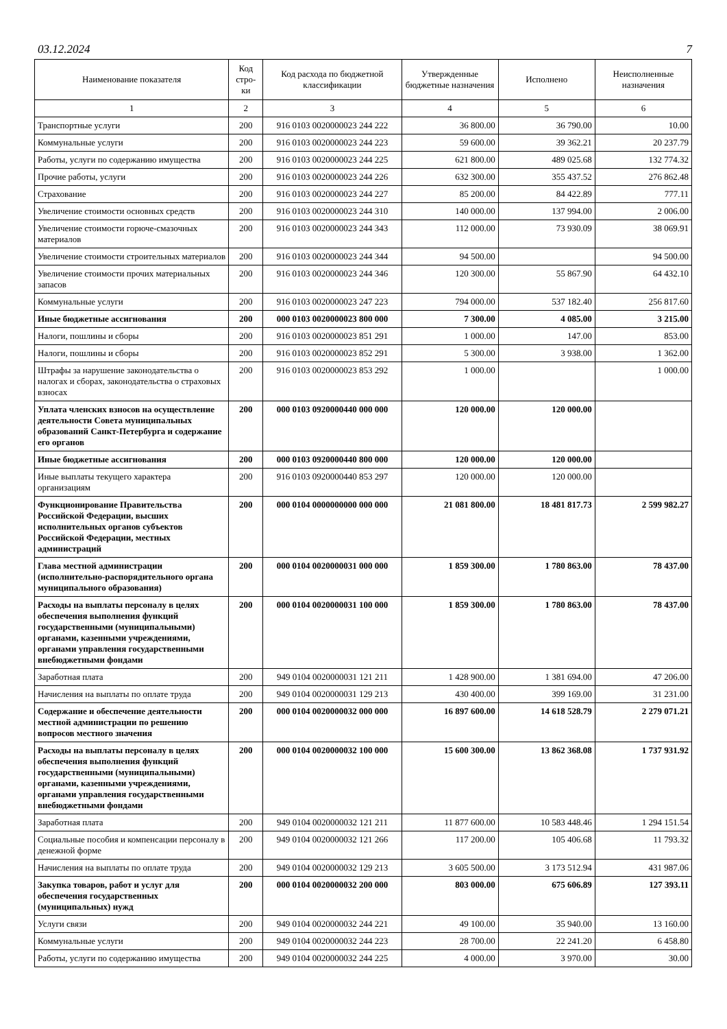03.12.2024 7
| Наименование показателя | Код стро-ки | Код расхода по бюджетной классификации | Утвержденные бюджетные назначения | Исполнено | Неисполненные назначения |
| --- | --- | --- | --- | --- | --- |
| 1 | 2 | 3 | 4 | 5 | 6 |
| Транспортные услуги | 200 | 916 0103 0020000023 244 222 | 36 800.00 | 36 790.00 | 10.00 |
| Коммунальные услуги | 200 | 916 0103 0020000023 244 223 | 59 600.00 | 39 362.21 | 20 237.79 |
| Работы, услуги по содержанию имущества | 200 | 916 0103 0020000023 244 225 | 621 800.00 | 489 025.68 | 132 774.32 |
| Прочие работы, услуги | 200 | 916 0103 0020000023 244 226 | 632 300.00 | 355 437.52 | 276 862.48 |
| Страхование | 200 | 916 0103 0020000023 244 227 | 85 200.00 | 84 422.89 | 777.11 |
| Увеличение стоимости основных средств | 200 | 916 0103 0020000023 244 310 | 140 000.00 | 137 994.00 | 2 006.00 |
| Увеличение стоимости горюче-смазочных материалов | 200 | 916 0103 0020000023 244 343 | 112 000.00 | 73 930.09 | 38 069.91 |
| Увеличение стоимости строительных материалов | 200 | 916 0103 0020000023 244 344 | 94 500.00 | | 94 500.00 |
| Увеличение стоимости прочих материальных запасов | 200 | 916 0103 0020000023 244 346 | 120 300.00 | 55 867.90 | 64 432.10 |
| Коммунальные услуги | 200 | 916 0103 0020000023 247 223 | 794 000.00 | 537 182.40 | 256 817.60 |
| Иные бюджетные ассигнования | 200 | 000 0103 0020000023 800 000 | 7 300.00 | 4 085.00 | 3 215.00 |
| Налоги, пошлины и сборы | 200 | 916 0103 0020000023 851 291 | 1 000.00 | 147.00 | 853.00 |
| Налоги, пошлины и сборы | 200 | 916 0103 0020000023 852 291 | 5 300.00 | 3 938.00 | 1 362.00 |
| Штрафы за нарушение законодательства о налогах и сборах, законодательства о страховых взносах | 200 | 916 0103 0020000023 853 292 | 1 000.00 | | 1 000.00 |
| Уплата членских взносов на осуществление деятельности Совета муниципальных образований Санкт-Петербурга и содержание его органов | 200 | 000 0103 0920000440 000 000 | 120 000.00 | 120 000.00 | |
| Иные бюджетные ассигнования | 200 | 000 0103 0920000440 800 000 | 120 000.00 | 120 000.00 | |
| Иные выплаты текущего характера организациям | 200 | 916 0103 0920000440 853 297 | 120 000.00 | 120 000.00 | |
| Функционирование Правительства Российской Федерации, высших исполнительных органов субъектов Российской Федерации, местных администраций | 200 | 000 0104 0000000000 000 000 | 21 081 800.00 | 18 481 817.73 | 2 599 982.27 |
| Глава местной администрации (исполнительно-распорядительного органа муниципального образования) | 200 | 000 0104 0020000031 000 000 | 1 859 300.00 | 1 780 863.00 | 78 437.00 |
| Расходы на выплаты персоналу в целях обеспечения выполнения функций государственными (муниципальными) органами, казенными учреждениями, органами управления государственными внебюджетными фондами | 200 | 000 0104 0020000031 100 000 | 1 859 300.00 | 1 780 863.00 | 78 437.00 |
| Заработная плата | 200 | 949 0104 0020000031 121 211 | 1 428 900.00 | 1 381 694.00 | 47 206.00 |
| Начисления на выплаты по оплате труда | 200 | 949 0104 0020000031 129 213 | 430 400.00 | 399 169.00 | 31 231.00 |
| Содержание и обеспечение деятельности местной администрации по решению вопросов местного значения | 200 | 000 0104 0020000032 000 000 | 16 897 600.00 | 14 618 528.79 | 2 279 071.21 |
| Расходы на выплаты персоналу в целях обеспечения выполнения функций государственными (муниципальными) органами, казенными учреждениями, органами управления государственными внебюджетными фондами | 200 | 000 0104 0020000032 100 000 | 15 600 300.00 | 13 862 368.08 | 1 737 931.92 |
| Заработная плата | 200 | 949 0104 0020000032 121 211 | 11 877 600.00 | 10 583 448.46 | 1 294 151.54 |
| Социальные пособия и компенсации персоналу в денежной форме | 200 | 949 0104 0020000032 121 266 | 117 200.00 | 105 406.68 | 11 793.32 |
| Начисления на выплаты по оплате труда | 200 | 949 0104 0020000032 129 213 | 3 605 500.00 | 3 173 512.94 | 431 987.06 |
| Закупка товаров, работ и услуг для обеспечения государственных (муниципальных) нужд | 200 | 000 0104 0020000032 200 000 | 803 000.00 | 675 606.89 | 127 393.11 |
| Услуги связи | 200 | 949 0104 0020000032 244 221 | 49 100.00 | 35 940.00 | 13 160.00 |
| Коммунальные услуги | 200 | 949 0104 0020000032 244 223 | 28 700.00 | 22 241.20 | 6 458.80 |
| Работы, услуги по содержанию имущества | 200 | 949 0104 0020000032 244 225 | 4 000.00 | 3 970.00 | 30.00 |